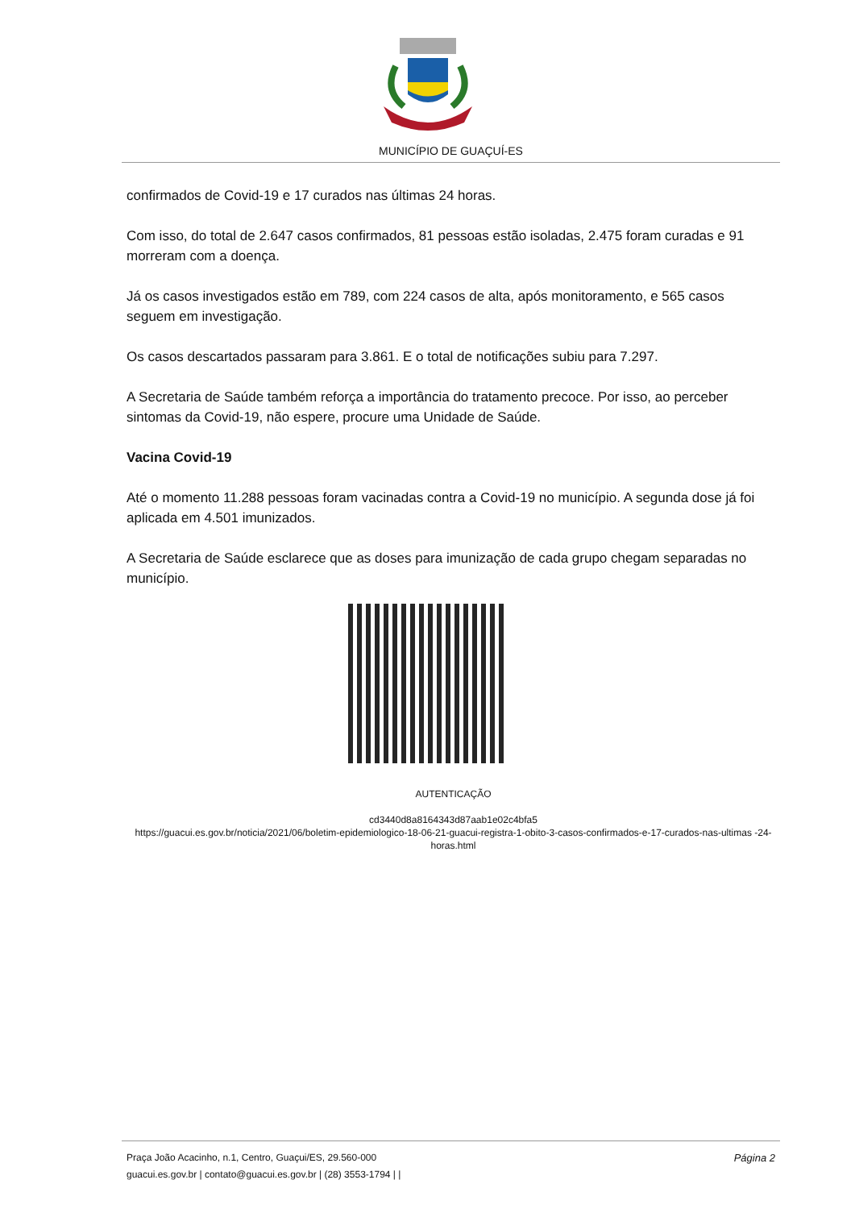MUNICÍPIO DE GUAÇUÍ-ES
confirmados de Covid-19 e 17 curados nas últimas 24 horas.
Com isso, do total de 2.647 casos confirmados, 81 pessoas estão isoladas, 2.475 foram curadas e 91 morreram com a doença.
Já os casos investigados estão em 789, com 224 casos de alta, após monitoramento, e 565 casos seguem em investigação.
Os casos descartados passaram para 3.861. E o total de notificações subiu para 7.297.
A Secretaria de Saúde também reforça a importância do tratamento precoce. Por isso, ao perceber sintomas da Covid-19, não espere, procure uma Unidade de Saúde.
Vacina Covid-19
Até o momento 11.288 pessoas foram vacinadas contra a Covid-19 no município. A segunda dose já foi aplicada em 4.501 imunizados.
A Secretaria de Saúde esclarece que as doses para imunização de cada grupo chegam separadas no município.
AUTENTICAÇÃO
cd3440d8a8164343d87aab1e02c4bfa5
https://guacui.es.gov.br/noticia/2021/06/boletim-epidemiologico-18-06-21-guacui-registra-1-obito-3-casos-confirmados-e-17-curados-nas-ultimas -24-horas.html
Página 2 Praça João Acacinho, n.1, Centro, Guaçui/ES, 29.560-000
guacui.es.gov.br | contato@guacui.es.gov.br | (28) 3553-1794 | |